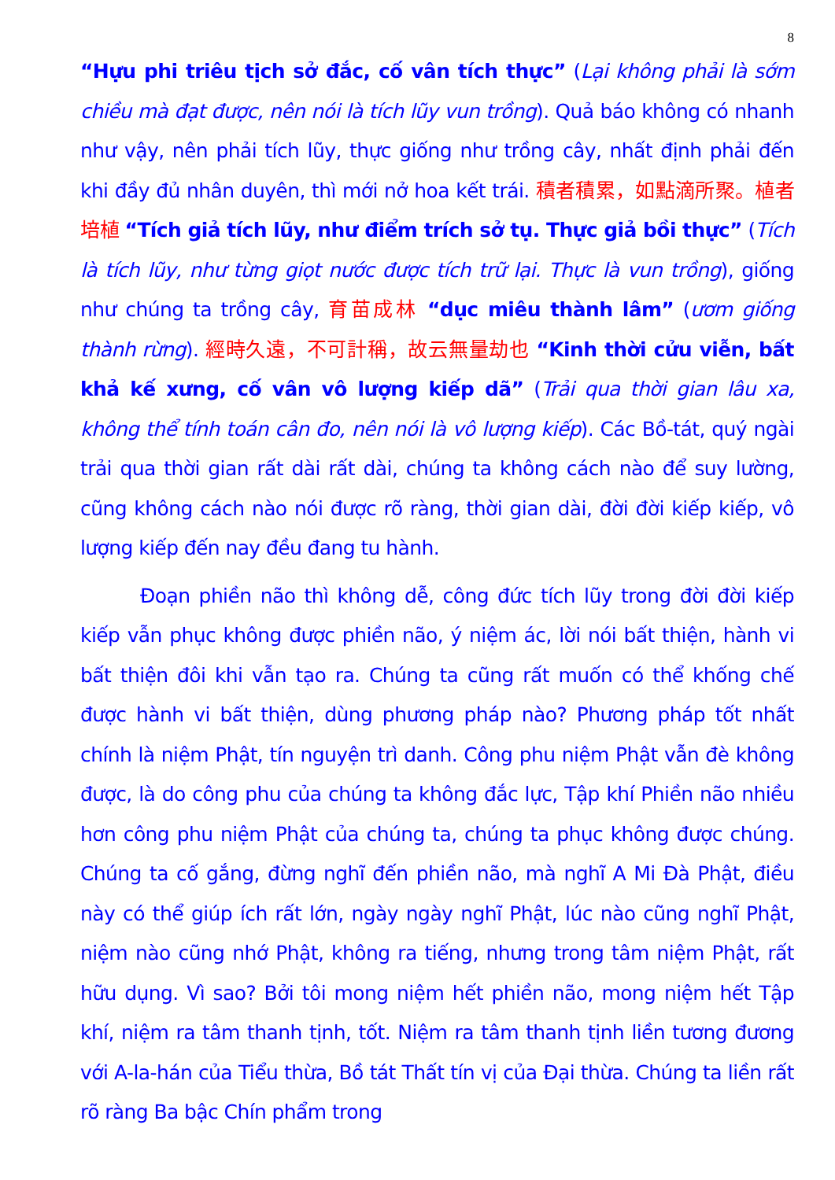8
“Hựu phi triêu tịch sở đắc, cố vân tích thực” (Lại không phải là sớm chiều mà đạt được, nên nói là tích lũy vun trồng). Quả báo không có nhanh như vậy, nên phải tích lũy, thực giống như trồng cây, nhất định phải đến khi đầy đủ nhân duyên, thì mới nở hoa kết trái. 積者積累，如點滴所聚。植者培植 “Tích giả tích lũy, như điểm trích sở tụ. Thực giả bồi thực” (Tích là tích lũy, như từng giọt nước được tích trữ lại. Thực là vun trồng), giống như chúng ta trồng cây, 育苗成林 “dục miêu thành lâm” (ươm giống thành rừng). 經時久遠，不可計稱，故云無量劫也 “Kinh thời cửu viễn, bất khả kế xưng, cố vân vô lượng kiếp dã” (Trải qua thời gian lâu xa, không thể tính toán cân đo, nên nói là vô lượng kiếp). Các Bồ-tát, quý ngài trải qua thời gian rất dài rất dài, chúng ta không cách nào để suy lường, cũng không cách nào nói được rõ ràng, thời gian dài, đời đời kiếp kiếp, vô lượng kiếp đến nay đều đang tu hành.
Đoạn phiền não thì không dễ, công đức tích lũy trong đời đời kiếp kiếp vẫn phục không được phiền não, ý niệm ác, lời nói bất thiện, hành vi bất thiện đôi khi vẫn tạo ra. Chúng ta cũng rất muốn có thể khống chế được hành vi bất thiện, dùng phương pháp nào? Phương pháp tốt nhất chính là niệm Phật, tín nguyện trì danh. Công phu niệm Phật vẫn đè không được, là do công phu của chúng ta không đắc lực, Tập khí Phiền não nhiều hơn công phu niệm Phật của chúng ta, chúng ta phục không được chúng. Chúng ta cố gắng, đừng nghĩ đến phiền não, mà nghĩ A Mi Đà Phật, điều này có thể giúp ích rất lớn, ngày ngày nghĩ Phật, lúc nào cũng nghĩ Phật, niệm nào cũng nhớ Phật, không ra tiếng, nhưng trong tâm niệm Phật, rất hữu dụng. Vì sao? Bởi tôi mong niệm hết phiền não, mong niệm hết Tập khí, niệm ra tâm thanh tịnh, tốt. Niệm ra tâm thanh tịnh liền tương đương với A-la-hán của Tiểu thừa, Bồ tát Thất tín vị của Đại thừa. Chúng ta liền rất rõ ràng Ba bậc Chín phẩm trong